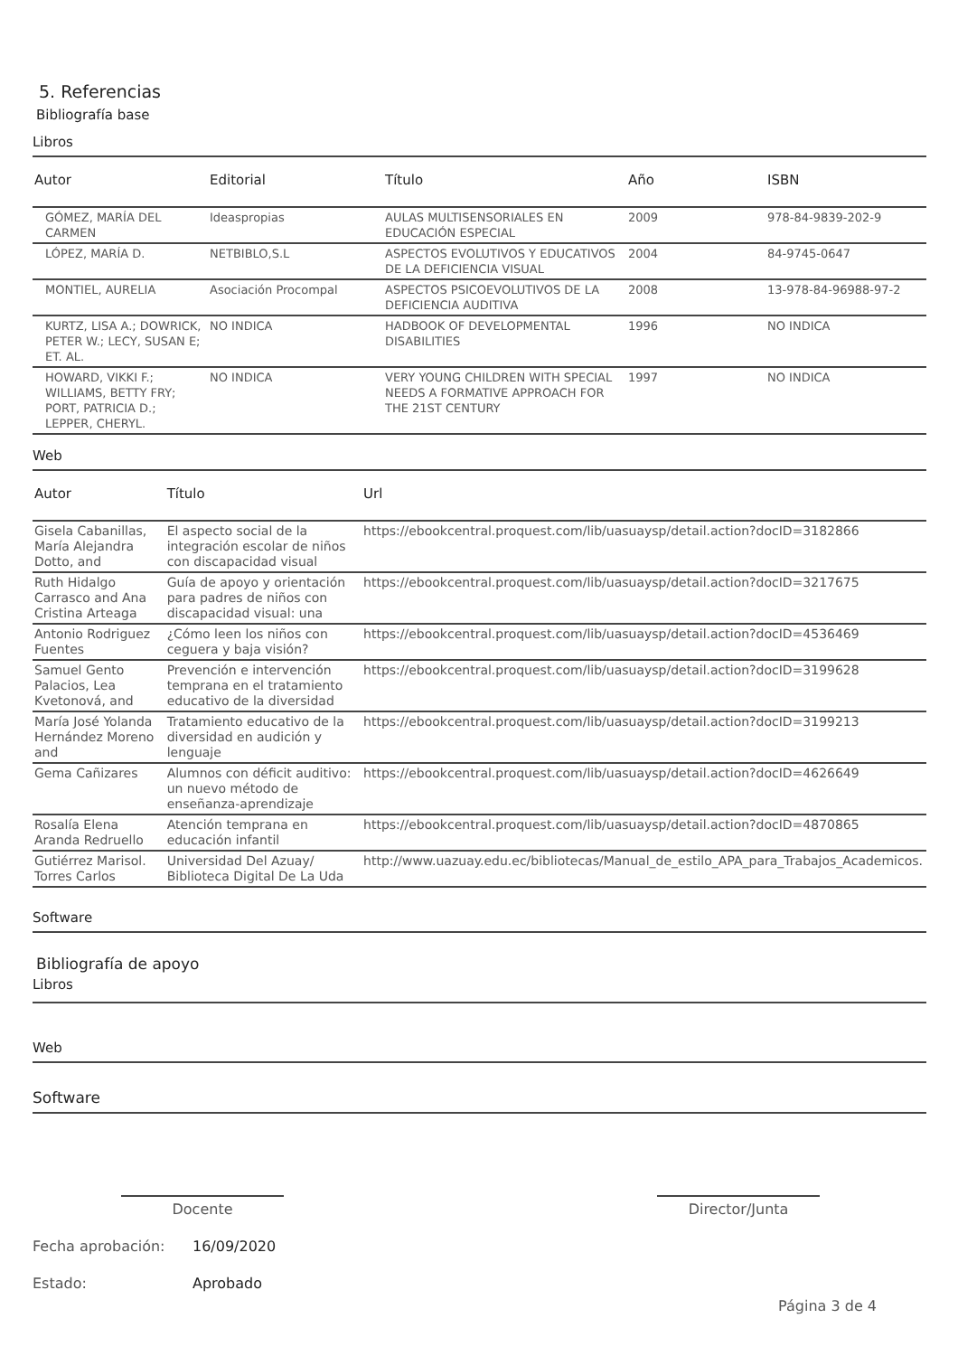5. Referencias
Bibliografía base
Libros
| Autor | Editorial | Título | Año | ISBN |
| --- | --- | --- | --- | --- |
| GÓMEZ, MARÍA DEL CARMEN | Ideaspropias | AULAS MULTISENSORIALES EN EDUCACIÓN ESPECIAL | 2009 | 978-84-9839-202-9 |
| LÓPEZ, MARÍA D. | NETBIBLO,S.L | ASPECTOS EVOLUTIVOS Y EDUCATIVOS DE LA DEFICIENCIA VISUAL | 2004 | 84-9745-0647 |
| MONTIEL, AURELIA | Asociación Procompal | ASPECTOS PSICOEVOLUTIVOS DE LA DEFICIENCIA AUDITIVA | 2008 | 13-978-84-96988-97-2 |
| KURTZ, LISA A.; DOWRICK, PETER W.; LECY, SUSAN E; ET. AL. | NO INDICA | HADBOOK OF DEVELOPMENTAL DISABILITIES | 1996 | NO INDICA |
| HOWARD, VIKKI F.; WILLIAMS, BETTY FRY; PORT, PATRICIA D.; LEPPER, CHERYL. | NO INDICA | VERY YOUNG CHILDREN WITH SPECIAL NEEDS A FORMATIVE APPROACH FOR THE 21ST CENTURY | 1997 | NO INDICA |
Web
| Autor | Título | Url |
| --- | --- | --- |
| Gisela Cabanillas, María Alejandra Dotto, and | El aspecto social de la integración escolar de niños con discapacidad visual | https://ebookcentral.proquest.com/lib/uasuaysp/detail.action?docID=3182866 |
| Ruth Hidalgo Carrasco and Ana Cristina Arteaga | Guía de apoyo y orientación para padres de niños con discapacidad visual: una | https://ebookcentral.proquest.com/lib/uasuaysp/detail.action?docID=3217675 |
| Antonio Rodriguez Fuentes | ¿Cómo leen los niños con ceguera y baja visión? | https://ebookcentral.proquest.com/lib/uasuaysp/detail.action?docID=4536469 |
| Samuel Gento Palacios, Lea Kvetonová, and | Prevención e intervención temprana en el tratamiento educativo de la diversidad | https://ebookcentral.proquest.com/lib/uasuaysp/detail.action?docID=3199628 |
| María José Yolanda Hernández Moreno and | Tratamiento educativo de la diversidad en audición y lenguaje | https://ebookcentral.proquest.com/lib/uasuaysp/detail.action?docID=3199213 |
| Gema Cañizares | Alumnos con déficit auditivo: un nuevo método de enseñanza-aprendizaje | https://ebookcentral.proquest.com/lib/uasuaysp/detail.action?docID=4626649 |
| Rosalía Elena Aranda Redruello | Atención temprana en educación infantil | https://ebookcentral.proquest.com/lib/uasuaysp/detail.action?docID=4870865 |
| Gutiérrez Marisol. Torres Carlos | Universidad Del Azuay/ Biblioteca Digital De La Uda | http://www.uazuay.edu.ec/bibliotecas/Manual_de_estilo_APA_para_Trabajos_Academicos. |
Software
Bibliografía de apoyo
Libros
Web
Software
Docente Director/Junta
Fecha aprobación: 16/09/2020
Estado: Aprobado
Página 3 de 4